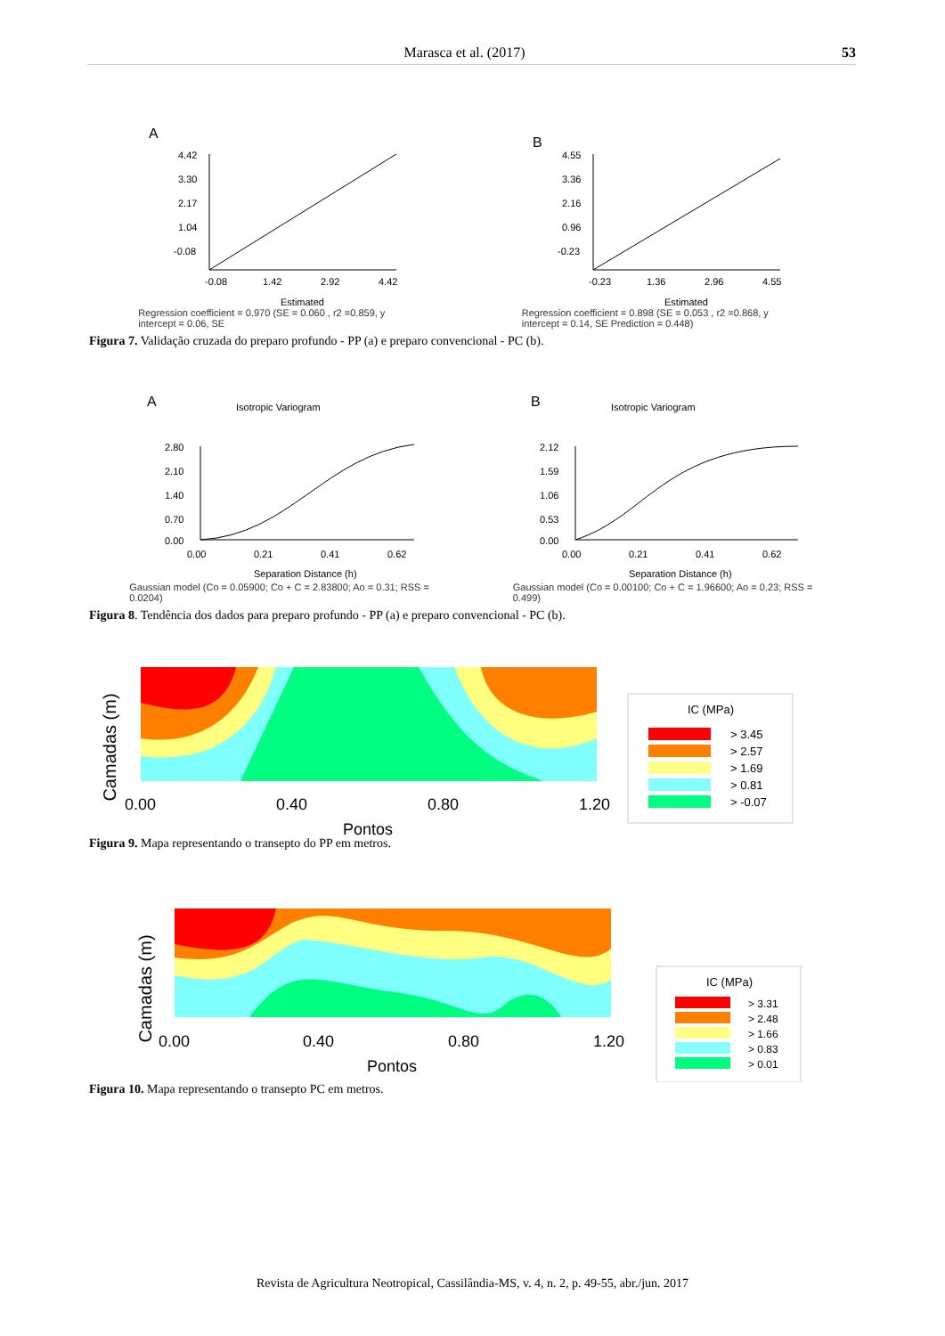Marasca et al. (2017) 53
A
4.42
3.30
2.17
1.04
-0.08
-0.08
1.42
2.92
4.42
Estimated
Regression coefficient = 0.970 (SE = 0.060 , r2 =0.859, y intercept = 0.06, SE
B
4.55
3.36
2.16
0.96
-0.23
-0.23
1.36
2.96
4.55
Estimated
Regression coefficient = 0.898 (SE = 0.053 , r2 =0.868, y intercept = 0.14, SE Prediction = 0.448)
Figura 7. Validação cruzada do preparo profundo - PP (a) e preparo convencional - PC (b).
A
Isotropic Variogram
2.80
2.10
1.40
0.70
0.00
0.00
0.21
0.41
0.62
Separation Distance (h)
Gaussian model (Co = 0.05900; Co + C = 2.83800; Ao = 0.31; RSS = 0.0204)
B
Isotropic Variogram
2.12
1.59
1.06
0.53
0.00
0.00
0.21
0.41
0.62
Separation Distance (h)
Gaussian model (Co = 0.00100; Co + C = 1.96600; Ao = 0.23; RSS = 0.499)
Figura 8. Tendência dos dados para preparo profundo - PP (a) e preparo convencional - PC (b).
Camadas (m)
0.00
0.40
0.80
1.20
Pontos
IC (MPa)
> 3.45
> 2.57
> 1.69
> 0.81
> -0.07
Figura 9. Mapa representando o transepto do PP em metros.
Camadas (m)
0.00
0.40
0.80
1.20
Pontos
IC (MPa)
> 3.31
> 2.48
> 1.66
> 0.83
> 0.01
Figura 10. Mapa representando o transepto PC em metros.
Revista de Agricultura Neotropical, Cassilândia-MS, v. 4, n. 2, p. 49-55, abr./jun. 2017